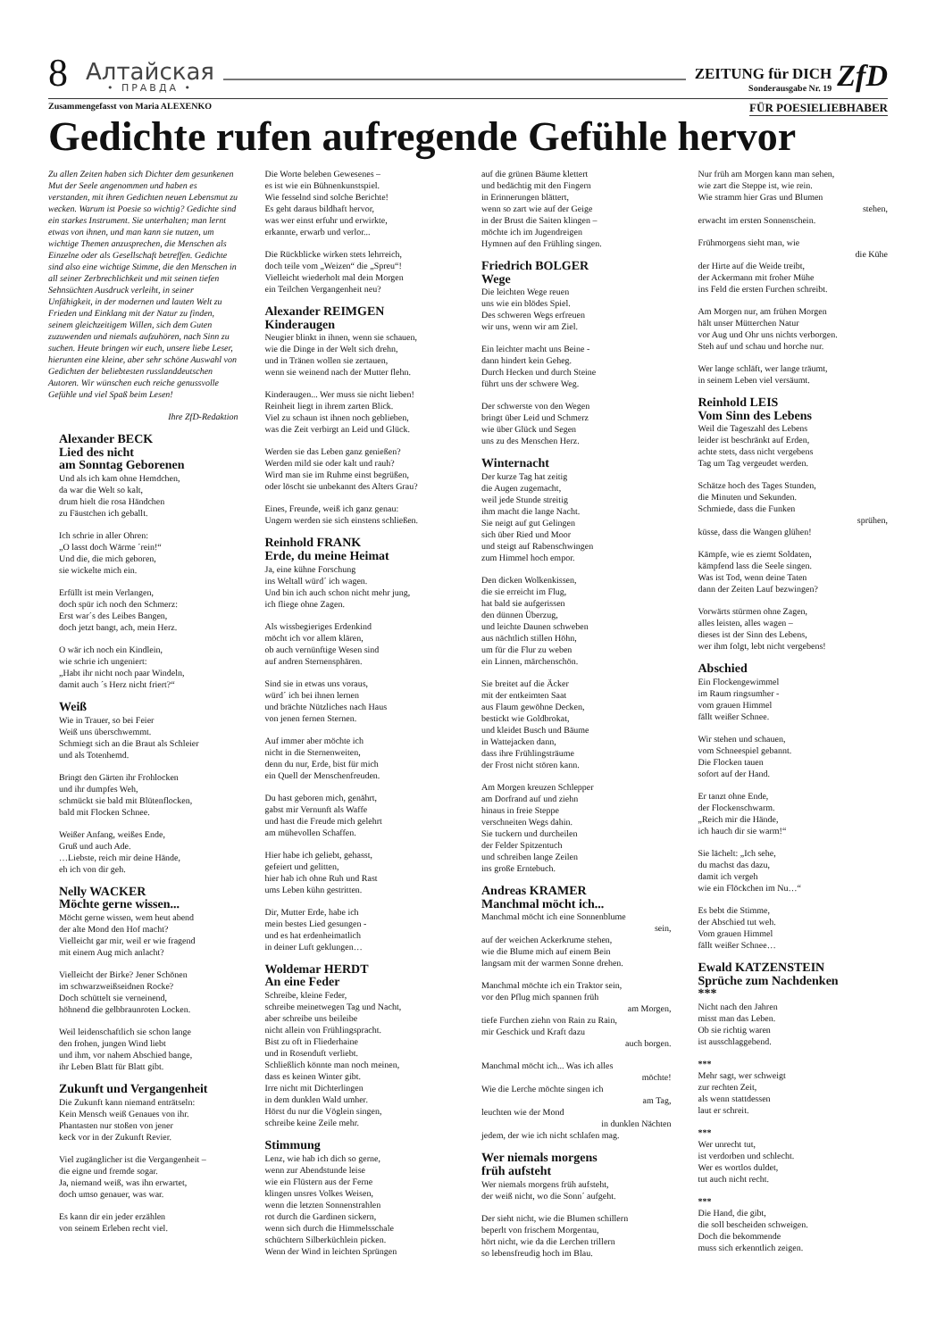8 Алтайская
• ПРАВДА • ZEITUNG für DICH
Sonderausgabe Nr. 19 ZfD
Zusammengefasst von Maria ALEXENKO FÜR POESIELIEBHABER
Gedichte rufen aufregende Gefühle hervor
Zu allen Zeiten haben sich Dichter dem gesunkenen Mut der Seele angenommen und haben es verstanden, mit ihren Gedichten neuen Lebensmut zu wecken. Warum ist Poesie so wichtig? Gedichte sind ein starkes Instrument. Sie unterhalten; man lernt etwas von ihnen, und man kann sie nutzen, um wichtige Themen anzusprechen, die Menschen als Einzelne oder als Gesellschaft betreffen. Gedichte sind also eine wichtige Stimme, die den Menschen in all seiner Zerbrechlichkeit und mit seinen tiefen Sehnsüchten Ausdruck verleiht, in seiner Unfähigkeit, in der modernen und lauten Welt zu Frieden und Einklang mit der Natur zu finden, seinem gleichzeitigem Willen, sich dem Guten zuzuwenden und niemals aufzuhören, nach Sinn zu suchen. Heute bringen wir euch, unsere liebe Leser, hierunten eine kleine, aber sehr schöne Auswahl von Gedichten der beliebtesten russlanddeutschen Autoren. Wir wünschen euch reiche genussvolle Gefühle und viel Spaß beim Lesen!
Ihre ZfD-Redaktion
Alexander BECK
Lied des nicht
am Sonntag Geborenen
Und als ich kam ohne Hemdchen,
da war die Welt so kalt,
drum hielt die rosa Händchen
zu Fäustchen ich geballt.
Ich schrie in aller Ohren:
„O lasst doch Wärme ´rein!“
Und die, die mich geboren,
sie wickelte mich ein.
Erfüllt ist mein Verlangen,
doch spür ich noch den Schmerz:
Erst war´s des Leibes Bangen,
doch jetzt bangt, ach, mein Herz.
O wär ich noch ein Kindlein,
wie schrie ich ungeniert:
„Habt ihr nicht noch paar Windeln,
damit auch ´s Herz nicht friert?“
Weiß
Wie in Trauer, so bei Feier
Weiß uns überschwemmt.
Schmiegt sich an die Braut als Schleier
und als Totenhemd.
Bringt den Gärten ihr Frohlocken
und ihr dumpfes Weh,
schmückt sie bald mit Blütenflocken,
bald mit Flocken Schnee.
Weißer Anfang, weißes Ende,
Gruß und auch Ade.
…Liebste, reich mir deine Hände,
eh ich von dir geh.
Nelly WACKER
Möchte gerne wissen...
Möcht gerne wissen, wem heut abend
der alte Mond den Hof macht?
Vielleicht gar mir, weil er wie fragend
mit einem Aug mich anlacht?
Vielleicht der Birke? Jener Schönen
im schwarzweißseidnen Rocke?
Doch schüttelt sie verneinend,
höhnend die gelbbraunroten Locken.
Weil leidenschaftlich sie schon lange
den frohen, jungen Wind liebt
und ihm, vor nahem Abschied bange,
ihr Leben Blatt für Blatt gibt.
Zukunft und Vergangenheit
Die Zukunft kann niemand enträtseln:
Kein Mensch weiß Genaues von ihr.
Phantasten nur stoßen von jener
keck vor in der Zukunft Revier.
Viel zugänglicher ist die Vergangenheit –
die eigne und fremde sogar.
Ja, niemand weiß, was ihn erwartet,
doch umso genauer, was war.
Es kann dir ein jeder erzählen
von seinem Erleben recht viel.
Die Worte beleben Gewesenes –
es ist wie ein Bühnenkunstspiel.
Wie fesselnd sind solche Berichte!
Es geht daraus bildhaft hervor,
was wer einst erfuhr und erwirkte,
erkannte, erwarb und verlor...
Die Rückblicke wirken stets lehrreich,
doch teile vom „Weizen“ die „Spreu“!
Vielleicht wiederholt mal dein Morgen
ein Teilchen Vergangenheit neu?
Alexander REIMGEN
Kinderaugen
Neugier blinkt in ihnen, wenn sie schauen,
wie die Dinge in der Welt sich drehn,
und in Tränen wollen sie zertauen,
wenn sie weinend nach der Mutter flehn.
Kinderaugen... Wer muss sie nicht lieben!
Reinheit liegt in ihrem zarten Blick.
Viel zu schaun ist ihnen noch geblieben,
was die Zeit verbirgt an Leid und Glück.
Werden sie das Leben ganz genießen?
Werden mild sie oder kalt und rauh?
Wird man sie im Ruhme einst begrüßen,
oder löscht sie unbekannt des Alters Grau?
Eines, Freunde, weiß ich ganz genau:
Ungern werden sie sich einstens schließen.
Reinhold FRANK
Erde, du meine Heimat
Ja, eine kühne Forschung
ins Weltall würd´ ich wagen.
Und bin ich auch schon nicht mehr jung,
ich fliege ohne Zagen.
Als wissbegieriges Erdenkind
möcht ich vor allem klären,
ob auch vernünftige Wesen sind
auf andren Sternensphären.
Sind sie in etwas uns voraus,
würd´ ich bei ihnen lernen
und brächte Nützliches nach Haus
von jenen fernen Sternen.
Auf immer aber möchte ich
nicht in die Sternenweiten,
denn du nur, Erde, bist für mich
ein Quell der Menschenfreuden.
Du hast geboren mich, genährt,
gabst mir Vernunft als Waffe
und hast die Freude mich gelehrt
am mühevollen Schaffen.
Hier habe ich geliebt, gehasst,
gefeiert und gelitten,
hier hab ich ohne Ruh und Rast
ums Leben kühn gestritten.
Dir, Mutter Erde, habe ich
mein bestes Lied gesungen -
und es hat erdenheimatlich
in deiner Luft geklungen…
Woldemar HERDT
An eine Feder
Schreibe, kleine Feder,
schreibe meinetwegen Tag und Nacht,
aber schreibe uns beileibe
nicht allein von Frühlingspracht.
Bist zu oft in Fliederhaine
und in Rosenduft verliebt.
Schließlich könnte man noch meinen,
dass es keinen Winter gibt.
Irre nicht mit Dichterlingen
in dem dunklen Wald umher.
Hörst du nur die Vöglein singen,
schreibe keine Zeile mehr.
Stimmung
Lenz, wie hab ich dich so gerne,
wenn zur Abendstunde leise
wie ein Flüstern aus der Ferne
klingen unsres Volkes Weisen,
wenn die letzten Sonnenstrahlen
rot durch die Gardinen sickern,
wenn sich durch die Himmelsschale
schüchtern Silberküchlein picken.
Wenn der Wind in leichten Sprüngen
auf die grünen Bäume klettert
und bedächtig mit den Fingern
in Erinnerungen blättert,
wenn so zart wie auf der Geige
in der Brust die Saiten klingen –
möchte ich im Jugendreigen
Hymnen auf den Frühling singen.
Friedrich BOLGER
Wege
Die leichten Wege reuen
uns wie ein blödes Spiel.
Des schweren Wegs erfreuen
wir uns, wenn wir am Ziel.
Ein leichter macht uns Beine -
dann hindert kein Geheg.
Durch Hecken und durch Steine
führt uns der schwere Weg.
Der schwerste von den Wegen
bringt über Leid und Schmerz
wie über Glück und Segen
uns zu des Menschen Herz.
Winternacht
Der kurze Tag hat zeitig
die Augen zugemacht,
weil jede Stunde streitig
ihm macht die lange Nacht.
Sie neigt auf gut Gelingen
sich über Ried und Moor
und steigt auf Rabenschwingen
zum Himmel hoch empor.
Den dicken Wolkenkissen,
die sie erreicht im Flug,
hat bald sie aufgerissen
den dünnen Überzug,
und leichte Daunen schweben
aus nächtlich stillen Höhn,
um für die Flur zu weben
ein Linnen, märchenschön.
Sie breitet auf die Äcker
mit der entkeimten Saat
aus Flaum gewöhne Decken,
bestickt wie Goldbrokat,
und kleidet Busch und Bäume
in Wattejacken dann,
dass ihre Frühlingsträume
der Frost nicht stören kann.
Am Morgen kreuzen Schlepper
am Dorfrand auf und ziehn
hinaus in freie Steppe
verschneiten Wegs dahin.
Sie tuckern und durcheilen
der Felder Spitzentuch
und schreiben lange Zeilen
ins große Erntebuch.
Andreas KRAMER
Manchmal möcht ich...
Manchmal möcht ich eine Sonnenblume
sein,
auf der weichen Ackerkrume stehen,
wie die Blume mich auf einem Bein
langsam mit der warmen Sonne drehen.
Manchmal möchte ich ein Traktor sein,
vor den Pflug mich spannen früh
am Morgen,
tiefe Furchen ziehn von Rain zu Rain,
mir Geschick und Kraft dazu
auch borgen.
Manchmal möcht ich... Was ich alles
möchte!
Wie die Lerche möchte singen ich
am Tag,
leuchten wie der Mond
in dunklen Nächten
jedem, der wie ich nicht schlafen mag.
Wer niemals morgens
früh aufsteht
Wer niemals morgens früh aufsteht,
der weiß nicht, wo die Sonn´ aufgeht.
Der sieht nicht, wie die Blumen schillern
beperlt von frischem Morgentau,
hört nicht, wie da die Lerchen trillern
so lebensfreudig hoch im Blau.
Nur früh am Morgen kann man sehen,
wie zart die Steppe ist, wie rein.
Wie stramm hier Gras und Blumen
stehen,
erwacht im ersten Sonnenschein.
Frühmorgens sieht man, wie
die Kühe
der Hirte auf die Weide treibt,
der Ackermann mit froher Mühe
ins Feld die ersten Furchen schreibt.
Am Morgen nur, am frühen Morgen
hält unser Mütterchen Natur
vor Aug und Ohr uns nichts verborgen.
Steh auf und schau und horche nur.
Wer lange schläft, wer lange träumt,
in seinem Leben viel versäumt.
Reinhold LEIS
Vom Sinn des Lebens
Weil die Tageszahl des Lebens
leider ist beschränkt auf Erden,
achte stets, dass nicht vergebens
Tag um Tag vergeudet werden.
Schätze hoch des Tages Stunden,
die Minuten und Sekunden.
Schmiede, dass die Funken
sprühen,
küsse, dass die Wangen glühen!
Kämpfe, wie es ziemt Soldaten,
kämpfend lass die Seele singen.
Was ist Tod, wenn deine Taten
dann der Zeiten Lauf bezwingen?
Vorwärts stürmen ohne Zagen,
alles leisten, alles wagen –
dieses ist der Sinn des Lebens,
wer ihm folgt, lebt nicht vergebens!
Abschied
Ein Flockengewimmel
im Raum ringsumher -
vom grauen Himmel
fällt weißer Schnee.
Wir stehen und schauen,
vom Schneespiel gebannt.
Die Flocken tauen
sofort auf der Hand.
Er tanzt ohne Ende,
der Flockenschwarm.
„Reich mir die Hände,
ich hauch dir sie warm!“
Sie lächelt: „Ich sehe,
du machst das dazu,
damit ich vergeh
wie ein Flöckchen im Nu…“
Es bebt die Stimme,
der Abschied tut weh.
Vom grauen Himmel
fällt weißer Schnee…
Ewald KATZENSTEIN
Sprüche zum Nachdenken
***
Nicht nach den Jahren
misst man das Leben.
Ob sie richtig waren
ist ausschlaggebend.
***
Mehr sagt, wer schweigt
zur rechten Zeit,
als wenn stattdessen
laut er schreit.
***
Wer unrecht tut,
ist verdorben und schlecht.
Wer es wortlos duldet,
tut auch nicht recht.
***
Die Hand, die gibt,
die soll bescheiden schweigen.
Doch die bekommende
muss sich erkenntlich zeigen.